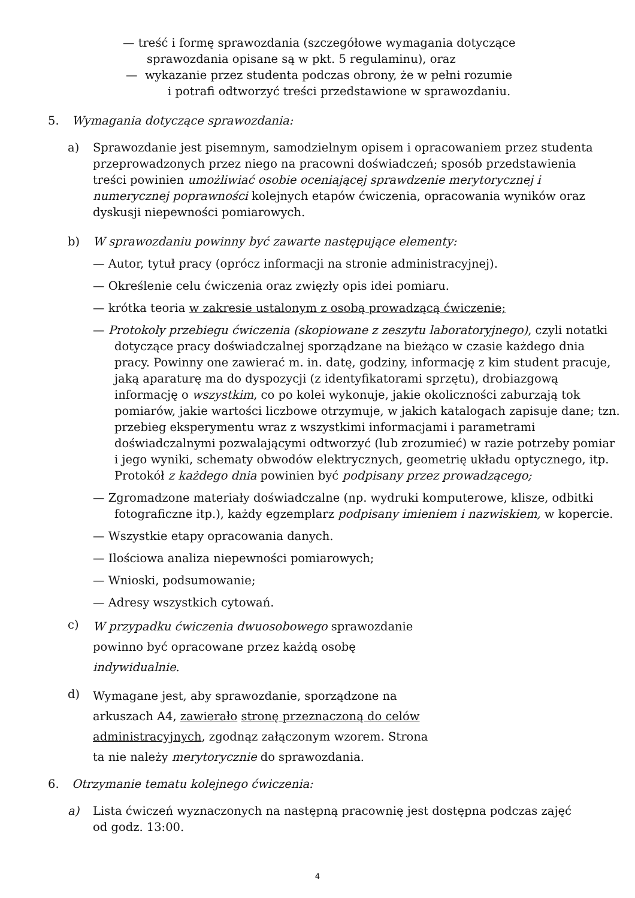— treść i formę sprawozdania (szczegółowe wymagania dotyczące
sprawozdania opisane są w pkt. 5 regulaminu), oraz
— wykazanie przez studenta podczas obrony, że w pełni rozumie
i potrafi odtworzyć treści przedstawione w sprawozdaniu.
5. Wymagania dotyczące sprawozdania:
a) Sprawozdanie jest pisemnym, samodzielnym opisem i opracowaniem przez studenta przeprowadzonych przez niego na pracowni doświadczeń; sposób przedstawienia treści powinien umożliwiać osobie oceniającej sprawdzenie merytorycznej i numerycznej poprawności kolejnych etapów ćwiczenia, opracowania wyników oraz dyskusji niepewności pomiarowych.
b) W sprawozdaniu powinny być zawarte następujące elementy:
— Autor, tytuł pracy (oprócz informacji na stronie administracyjnej).
— Określenie celu ćwiczenia oraz zwięzły opis idei pomiaru.
— krótka teoria w zakresie ustalonym z osobą prowadzącą ćwiczenie;
— Protokoły przebiegu ćwiczenia (skopiowane z zeszytu laboratoryjnego), czyli notatki dotyczące pracy doświadczalnej sporządzane na bieżąco w czasie każdego dnia pracy. Powinny one zawierać m. in. datę, godziny, informację z kim student pracuje,
jaką aparaturę ma do dyspozycji (z identyfikatorami sprzętu), drobiazgową informację o wszystkim, co po kolei wykonuje, jakie okoliczności zaburzają tok pomiarów, jakie wartości liczbowe otrzymuje, w jakich katalogach zapisuje dane; tzn. przebieg eksperymentu wraz z wszystkimi informacjami i parametrami doświadczalnymi pozwalającymi odtworzyć (lub zrozumieć) w razie potrzeby pomiar i jego wyniki, schematy obwodów elektrycznych, geometrię układu optycznego, itp. Protokół z każdego dnia powinien być podpisany przez prowadzącego;
— Zgromadzone materiały doświadczalne (np. wydruki komputerowe, klisze, odbitki fotograficzne itp.), każdy egzemplarz podpisany imieniem i nazwiskiem, w kopercie.
— Wszystkie etapy opracowania danych.
— Ilościowa analiza niepewności pomiarowych;
— Wnioski, podsumowanie;
— Adresy wszystkich cytowań.
c)
W przypadku ćwiczenia dwuosobowego sprawozdanie powinno być opracowane przez każdą osobę indywidualnie.
d)
Wymagane jest, aby sprawozdanie, sporządzone na arkuszach A4, zawierało stronę przeznaczoną do celów administracyjnych, zgodnąz załączonym wzorem. Strona ta nie należy merytorycznie do sprawozdania.
6. Otrzymanie tematu kolejnego ćwiczenia:
a) Lista ćwiczeń wyznaczonych na następną pracownię jest dostępna podczas zajęć od godz. 13:00.
4